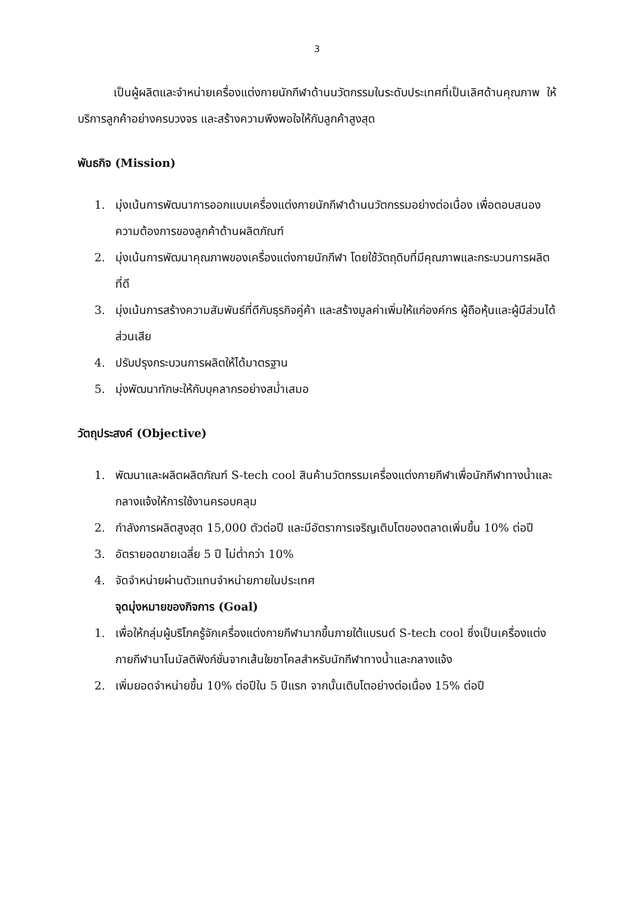3
เป็นผู้ผลิตและจำหน่ายเครื่องแต่งกายนักกีฬาด้านนวัตกรรมในระดับประเทศที่เป็นเลิศด้านคุณภาพ ให้บริการลูกค้าอย่างครบวงจร และสร้างความพึงพอใจให้กับลูกค้าสูงสุด
พันธกิจ (Mission)
1. มุ่งเน้นการพัฒนาการออกแบบเครื่องแต่งกายนักกีฬาด้านนวัตกรรมอย่างต่อเนื่อง เพื่อตอบสนองความต้องการของลูกค้าด้านผลิตภัณฑ์
2. มุ่งเน้นการพัฒนาคุณภาพของเครื่องแต่งกายนักกีฬา โดยใช้วัตถุดิบที่มีคุณภาพและกระบวนการผลิตที่ดี
3. มุ่งเน้นการสร้างความสัมพันธ์ที่ดีกับธุรกิจคู่ค้า และสร้างมูลค่าเพิ่มให้แก่องค์กร ผู้ถือหุ้นและผู้มีส่วนได้ส่วนเสีย
4. ปรับปรุงกระบวนการผลิตให้ได้มาตรฐาน
5. มุ่งพัฒนาทักษะให้กับบุคลากรอย่างสม่ำเสมอ
วัตถุประสงค์ (Objective)
1. พัฒนาและผลิตผลิตภัณฑ์ S-tech cool สินค้านวัตกรรมเครื่องแต่งกายกีฬาเพื่อนักกีฬาทางน้ำและกลางแจ้งให้การใช้งานครอบคลุม
2. กำลังการผลิตสูงสุด 15,000 ตัวต่อปี และมีอัตราการเจริญเติบโตของตลาดเพิ่มขึ้น 10% ต่อปี
3. อัตรายอดขายเฉลี่ย 5 ปี ไม่ต่ำกว่า 10%
4. จัดจำหน่ายผ่านตัวแทนจำหน่ายภายในประเทศ
จุดมุ่งหมายของกิจการ (Goal)
1. เพื่อให้กลุ่มผู้บริโภครู้จักเครื่องแต่งกายกีฬามากขึ้นภายใต้แบรนด์ S-tech cool ซึ่งเป็นเครื่องแต่งกายกีฬานาโนมัลติฟังก์ชั่นจากเส้นใยชาโคลสำหรับนักกีฬาทางน้ำและกลางแจ้ง
2. เพิ่มยอดจำหน่ายขึ้น 10% ต่อปีใน 5 ปีแรก จากนั้นเติบโตอย่างต่อเนื่อง 15% ต่อปี